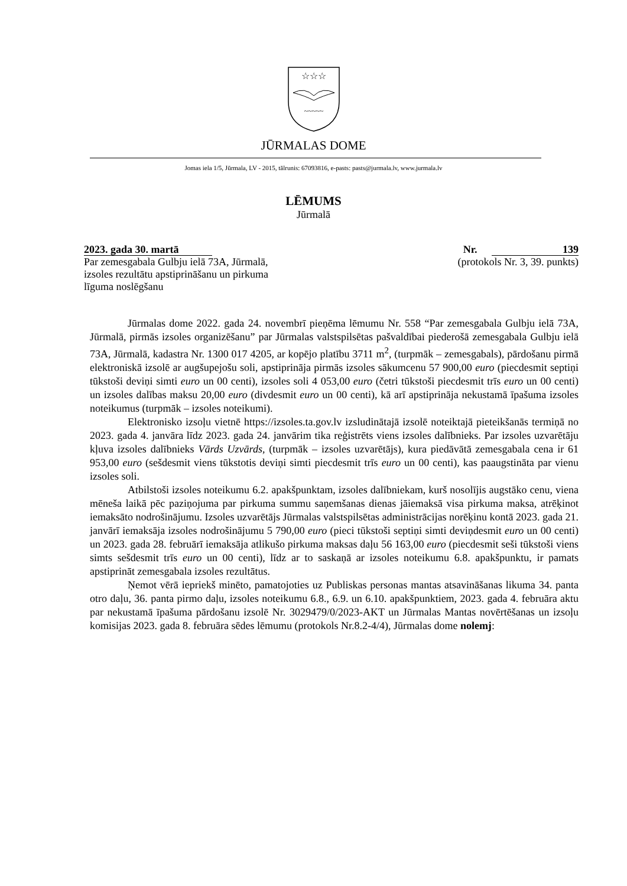☆☆☆
~~~~~
JŪRMALAS DOME
Jomas iela 1/5, Jūrmala, LV - 2015, tālrunis: 67093816, e-pasts: pasts@jurmala.lv, www.jurmala.lv
LĒMUMS
Jūrmalā
2023. gada 30. martā
Par zemesgabala Gulbju ielā 73A, Jūrmalā,
izsoles rezultātu apstiprināšanu un pirkuma
līguma noslēgšanu
Nr. 139
(protokols Nr. 3, 39. punkts)
Jūrmalas dome 2022. gada 24. novembrī pieņēma lēmumu Nr. 558 “Par zemesgabala Gulbju ielā 73A, Jūrmalā, pirmās izsoles organizēšanu” par Jūrmalas valstspilsētas pašvaldībai piederošā zemesgabala Gulbju ielā 73A, Jūrmalā, kadastra Nr. 1300 017 4205, ar kopējo platību 3711 m<sup>2</sup>, (turpmāk – zemesgabals), pārdošanu pirmā elektroniskā izsolē ar augšupejošu soli, apstiprināja pirmās izsoles sākumcenu 57 900,00 euro (piecdesmit septiņi tūkstoši deviņi simti euro un 00 centi), izsoles soli 4 053,00 euro (četri tūkstoši piecdesmit trīs euro un 00 centi) un izsoles dalības maksu 20,00 euro (divdesmit euro un 00 centi), kā arī apstiprināja nekustamā īpašuma izsoles noteikumus (turpmāk – izsoles noteikumi).
Elektronisko izsoļu vietnē https://izsoles.ta.gov.lv izsludinātajā izsolē noteiktajā pieteikšanās termiņā no 2023. gada 4. janvāra līdz 2023. gada 24. janvārim tika reģistrēts viens izsoles dalībnieks. Par izsoles uzvarētāju kļuva izsoles dalībnieks Vārds Uzvārds, (turpmāk – izsoles uzvarētājs), kura piedāvātā zemesgabala cena ir 61 953,00 euro (sešdesmit viens tūkstotis deviņi simti piecdesmit trīs euro un 00 centi), kas paaugstināta par vienu izsoles soli.
Atbilstoši izsoles noteikumu 6.2. apakšpunktam, izsoles dalībniekam, kurš nosolījis augstāko cenu, viena mēneša laikā pēc paziņojuma par pirkuma summu saņemšanas dienas jāiemaksā visa pirkuma maksa, atrēķinot iemaksāto nodrošinājumu. Izsoles uzvarētājs Jūrmalas valstspilsētas administrācijas norēķinu kontā 2023. gada 21. janvārī iemaksāja izsoles nodrošinājumu 5 790,00 euro (pieci tūkstoši septiņi simti deviņdesmit euro un 00 centi) un 2023. gada 28. februārī iemaksāja atlikušo pirkuma maksas daļu 56 163,00 euro (piecdesmit seši tūkstoši viens simts sešdesmit trīs euro un 00 centi), līdz ar to saskaņā ar izsoles noteikumu 6.8. apakšpunktu, ir pamats apstiprināt zemesgabala izsoles rezultātus.
Ņemot vērā iepriekš minēto, pamatojoties uz Publiskas personas mantas atsavināšanas likuma 34. panta otro daļu, 36. panta pirmo daļu, izsoles noteikumu 6.8., 6.9. un 6.10. apakšpunktiem, 2023. gada 4. februāra aktu par nekustamā īpašuma pārdošanu izsolē Nr. 3029479/0/2023-AKT un Jūrmalas Mantas novērtēšanas un izsoļu komisijas 2023. gada 8. februāra sēdes lēmumu (protokols Nr.8.2-4/4), Jūrmalas dome nolemj: